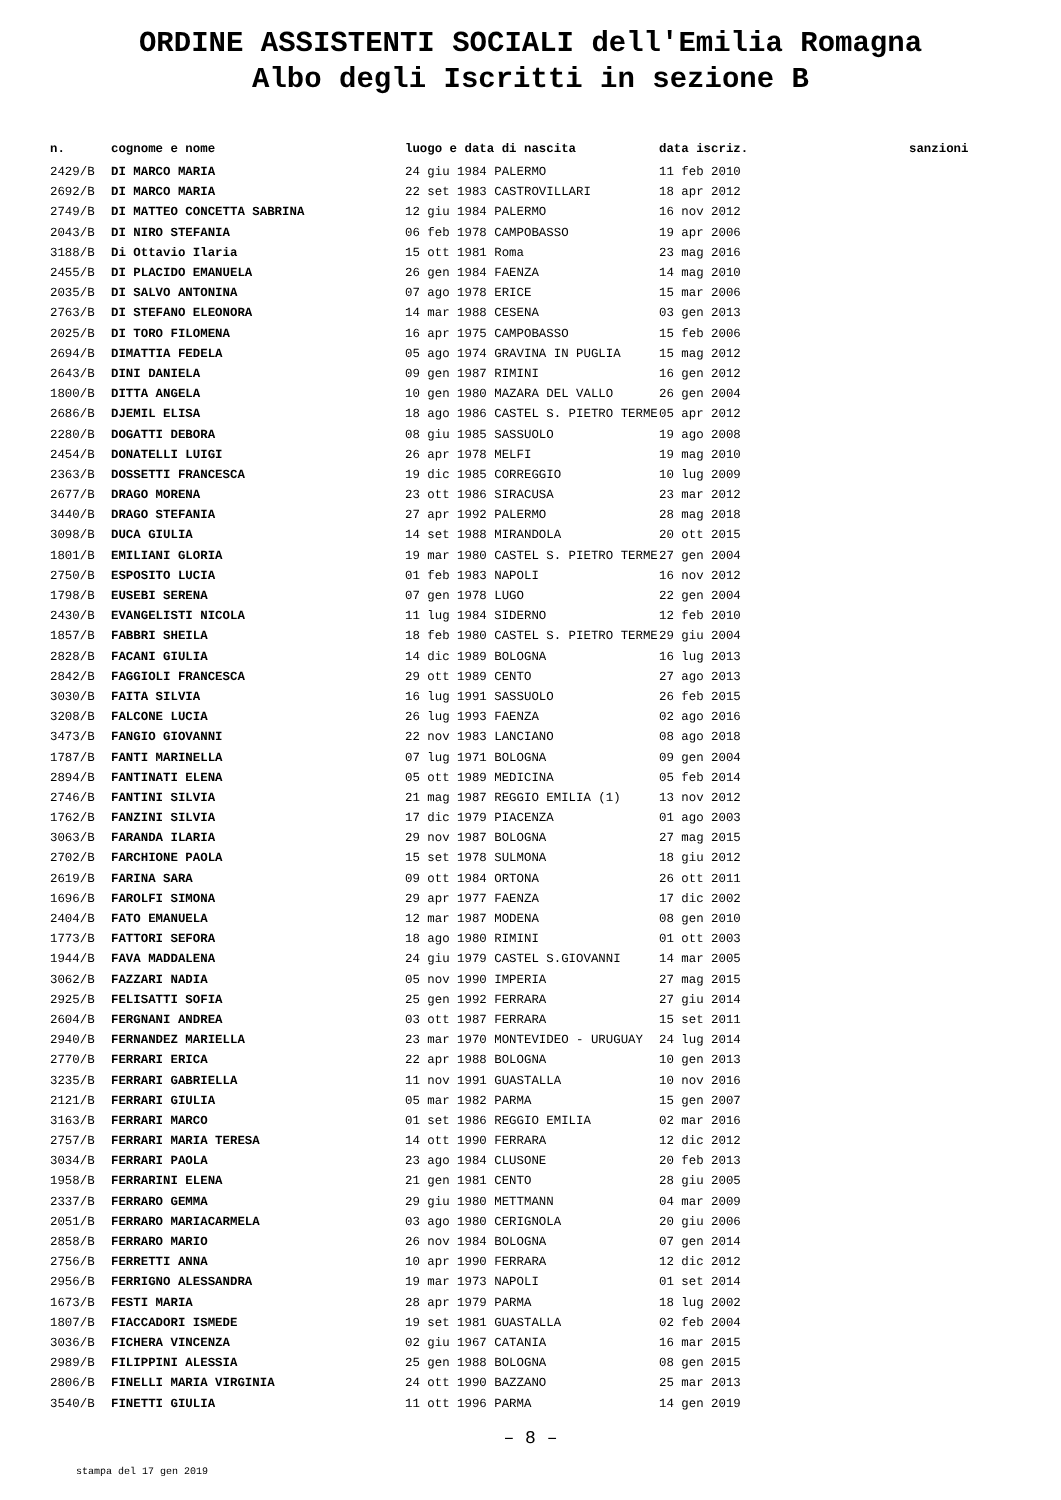ORDINE ASSISTENTI SOCIALI dell'Emilia Romagna
Albo degli Iscritti in sezione B
| n. | cognome e nome | luogo e data di nascita | data iscriz. | sanzioni |
| --- | --- | --- | --- | --- |
| 2429/B | DI MARCO MARIA | 24 giu 1984 PALERMO | 11 feb 2010 | |
| 2692/B | DI MARCO MARIA | 22 set 1983 CASTROVILLARI | 18 apr 2012 | |
| 2749/B | DI MATTEO CONCETTA SABRINA | 12 giu 1984 PALERMO | 16 nov 2012 | |
| 2043/B | DI NIRO STEFANIA | 06 feb 1978 CAMPOBASSO | 19 apr 2006 | |
| 3188/B | Di Ottavio Ilaria | 15 ott 1981 Roma | 23 mag 2016 | |
| 2455/B | DI PLACIDO EMANUELA | 26 gen 1984 FAENZA | 14 mag 2010 | |
| 2035/B | DI SALVO ANTONINA | 07 ago 1978 ERICE | 15 mar 2006 | |
| 2763/B | DI STEFANO ELEONORA | 14 mar 1988 CESENA | 03 gen 2013 | |
| 2025/B | DI TORO FILOMENA | 16 apr 1975 CAMPOBASSO | 15 feb 2006 | |
| 2694/B | DIMATTIA FEDELA | 05 ago 1974 GRAVINA IN PUGLIA | 15 mag 2012 | |
| 2643/B | DINI DANIELA | 09 gen 1987 RIMINI | 16 gen 2012 | |
| 1800/B | DITTA ANGELA | 10 gen 1980 MAZARA DEL VALLO | 26 gen 2004 | |
| 2686/B | DJEMIL ELISA | 18 ago 1986 CASTEL S. PIETRO TERME | 05 apr 2012 | |
| 2280/B | DOGATTI DEBORA | 08 giu 1985 SASSUOLO | 19 ago 2008 | |
| 2454/B | DONATELLI LUIGI | 26 apr 1978 MELFI | 19 mag 2010 | |
| 2363/B | DOSSETTI FRANCESCA | 19 dic 1985 CORREGGIO | 10 lug 2009 | |
| 2677/B | DRAGO MORENA | 23 ott 1986 SIRACUSA | 23 mar 2012 | |
| 3440/B | DRAGO STEFANIA | 27 apr 1992 PALERMO | 28 mag 2018 | |
| 3098/B | DUCA GIULIA | 14 set 1988 MIRANDOLA | 20 ott 2015 | |
| 1801/B | EMILIANI GLORIA | 19 mar 1980 CASTEL S. PIETRO TERME | 27 gen 2004 | |
| 2750/B | ESPOSITO LUCIA | 01 feb 1983 NAPOLI | 16 nov 2012 | |
| 1798/B | EUSEBI SERENA | 07 gen 1978 LUGO | 22 gen 2004 | |
| 2430/B | EVANGELISTI NICOLA | 11 lug 1984 SIDERNO | 12 feb 2010 | |
| 1857/B | FABBRI SHEILA | 18 feb 1980 CASTEL S. PIETRO TERME | 29 giu 2004 | |
| 2828/B | FACANI GIULIA | 14 dic 1989 BOLOGNA | 16 lug 2013 | |
| 2842/B | FAGGIOLI FRANCESCA | 29 ott 1989 CENTO | 27 ago 2013 | |
| 3030/B | FAITA SILVIA | 16 lug 1991 SASSUOLO | 26 feb 2015 | |
| 3208/B | FALCONE LUCIA | 26 lug 1993 FAENZA | 02 ago 2016 | |
| 3473/B | FANGIO GIOVANNI | 22 nov 1983 LANCIANO | 08 ago 2018 | |
| 1787/B | FANTI MARINELLA | 07 lug 1971 BOLOGNA | 09 gen 2004 | |
| 2894/B | FANTINATI ELENA | 05 ott 1989 MEDICINA | 05 feb 2014 | |
| 2746/B | FANTINI SILVIA | 21 mag 1987 REGGIO EMILIA (1) | 13 nov 2012 | |
| 1762/B | FANZINI SILVIA | 17 dic 1979 PIACENZA | 01 ago 2003 | |
| 3063/B | FARANDA ILARIA | 29 nov 1987 BOLOGNA | 27 mag 2015 | |
| 2702/B | FARCHIONE PAOLA | 15 set 1978 SULMONA | 18 giu 2012 | |
| 2619/B | FARINA SARA | 09 ott 1984 ORTONA | 26 ott 2011 | |
| 1696/B | FAROLFI SIMONA | 29 apr 1977 FAENZA | 17 dic 2002 | |
| 2404/B | FATO EMANUELA | 12 mar 1987 MODENA | 08 gen 2010 | |
| 1773/B | FATTORI SEFORA | 18 ago 1980 RIMINI | 01 ott 2003 | |
| 1944/B | FAVA MADDALENA | 24 giu 1979 CASTEL S.GIOVANNI | 14 mar 2005 | |
| 3062/B | FAZZARI NADIA | 05 nov 1990 IMPERIA | 27 mag 2015 | |
| 2925/B | FELISATTI SOFIA | 25 gen 1992 FERRARA | 27 giu 2014 | |
| 2604/B | FERGNANI ANDREA | 03 ott 1987 FERRARA | 15 set 2011 | |
| 2940/B | FERNANDEZ MARIELLA | 23 mar 1970 MONTEVIDEO - URUGUAY | 24 lug 2014 | |
| 2770/B | FERRARI ERICA | 22 apr 1988 BOLOGNA | 10 gen 2013 | |
| 3235/B | FERRARI GABRIELLA | 11 nov 1991 GUASTALLA | 10 nov 2016 | |
| 2121/B | FERRARI GIULIA | 05 mar 1982 PARMA | 15 gen 2007 | |
| 3163/B | FERRARI MARCO | 01 set 1986 REGGIO EMILIA | 02 mar 2016 | |
| 2757/B | FERRARI MARIA TERESA | 14 ott 1990 FERRARA | 12 dic 2012 | |
| 3034/B | FERRARI PAOLA | 23 ago 1984 CLUSONE | 20 feb 2013 | |
| 1958/B | FERRARINI ELENA | 21 gen 1981 CENTO | 28 giu 2005 | |
| 2337/B | FERRARO GEMMA | 29 giu 1980 METTMANN | 04 mar 2009 | |
| 2051/B | FERRARO MARIACARMELA | 03 ago 1980 CERIGNOLA | 20 giu 2006 | |
| 2858/B | FERRARO MARIO | 26 nov 1984 BOLOGNA | 07 gen 2014 | |
| 2756/B | FERRETTI ANNA | 10 apr 1990 FERRARA | 12 dic 2012 | |
| 2956/B | FERRIGNO ALESSANDRA | 19 mar 1973 NAPOLI | 01 set 2014 | |
| 1673/B | FESTI MARIA | 28 apr 1979 PARMA | 18 lug 2002 | |
| 1807/B | FIACCADORI ISMEDE | 19 set 1981 GUASTALLA | 02 feb 2004 | |
| 3036/B | FICHERA VINCENZA | 02 giu 1967 CATANIA | 16 mar 2015 | |
| 2989/B | FILIPPINI ALESSIA | 25 gen 1988 BOLOGNA | 08 gen 2015 | |
| 2806/B | FINELLI MARIA VIRGINIA | 24 ott 1990 BAZZANO | 25 mar 2013 | |
| 3540/B | FINETTI GIULIA | 11 ott 1996 PARMA | 14 gen 2019 | |
– 8 –
stampa del 17 gen 2019